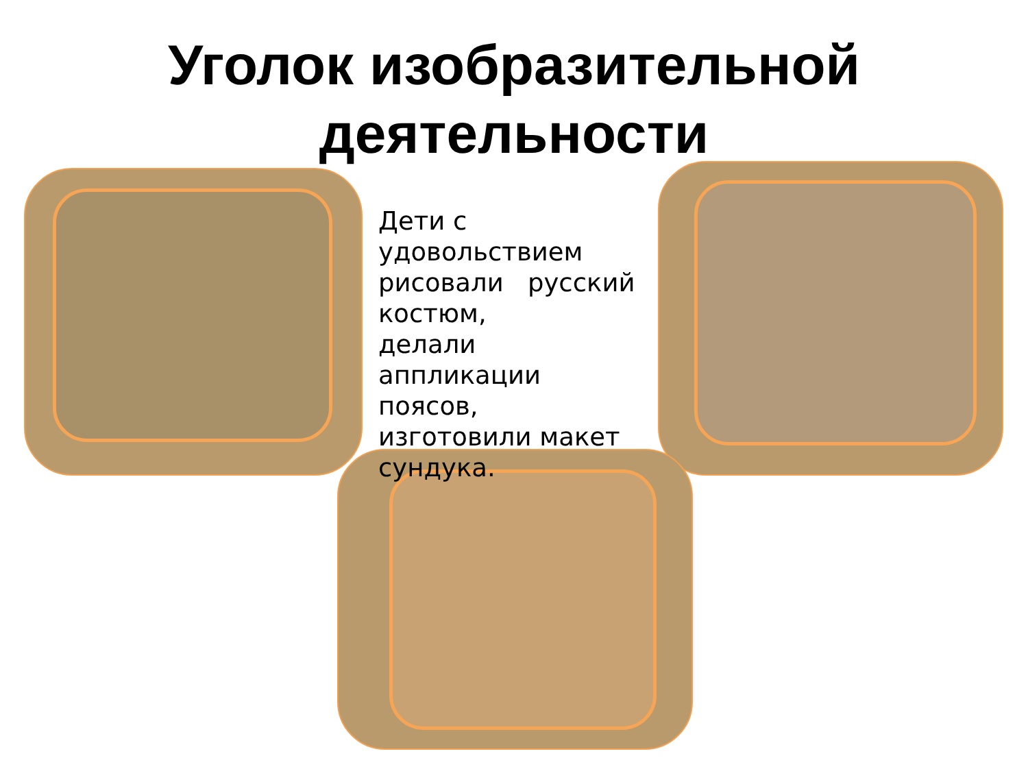Уголок изобразительной
деятельности
Дети с удовольствием рисовали русский костюм,
делали аппликации поясов,
изготовили макет сундука.